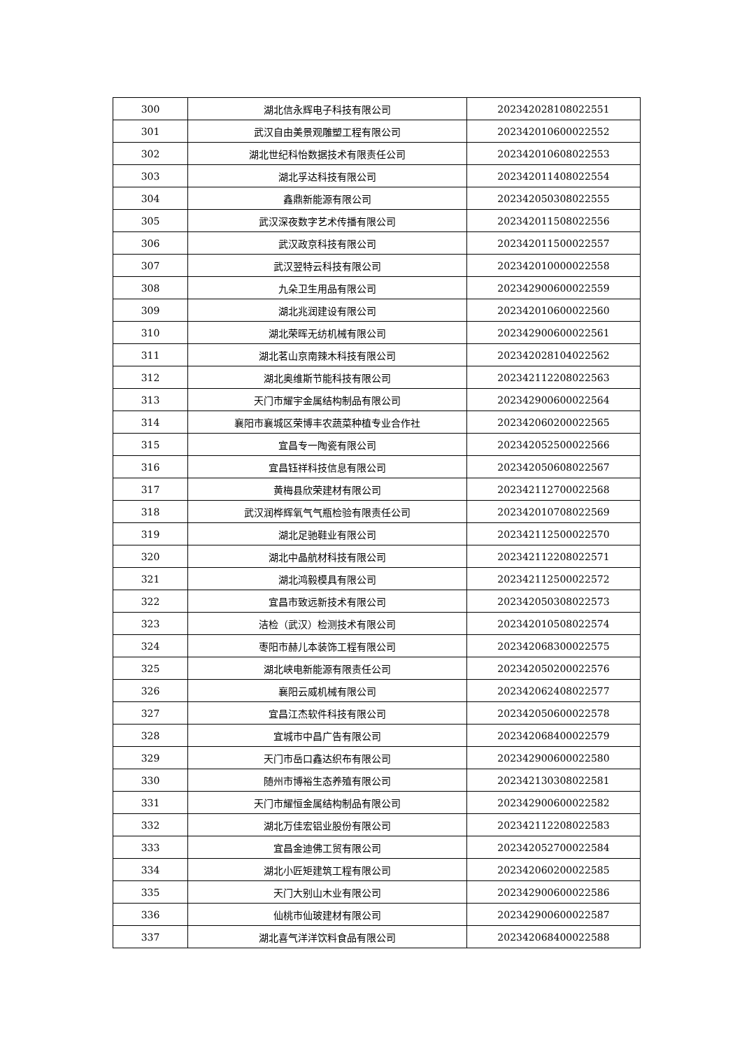| 300 | 湖北信永辉电子科技有限公司 | 202342028108022551 |
| 301 | 武汉自由美景观雕塑工程有限公司 | 202342010600022552 |
| 302 | 湖北世纪科怡数据技术有限责任公司 | 202342010608022553 |
| 303 | 湖北孚达科技有限公司 | 202342011408022554 |
| 304 | 鑫鼎新能源有限公司 | 202342050308022555 |
| 305 | 武汉深夜数字艺术传播有限公司 | 202342011508022556 |
| 306 | 武汉政京科技有限公司 | 202342011500022557 |
| 307 | 武汉翌特云科技有限公司 | 202342010000022558 |
| 308 | 九朵卫生用品有限公司 | 202342900600022559 |
| 309 | 湖北兆润建设有限公司 | 202342010600022560 |
| 310 | 湖北荣晖无纺机械有限公司 | 202342900600022561 |
| 311 | 湖北茗山京南辣木科技有限公司 | 202342028104022562 |
| 312 | 湖北奥维斯节能科技有限公司 | 202342112208022563 |
| 313 | 天门市耀宇金属结构制品有限公司 | 202342900600022564 |
| 314 | 襄阳市襄城区荣博丰农蔬菜种植专业合作社 | 202342060200022565 |
| 315 | 宜昌专一陶瓷有限公司 | 202342052500022566 |
| 316 | 宜昌钰祥科技信息有限公司 | 202342050608022567 |
| 317 | 黄梅县欣荣建材有限公司 | 202342112700022568 |
| 318 | 武汉润桦辉氧气气瓶检验有限责任公司 | 202342010708022569 |
| 319 | 湖北足驰鞋业有限公司 | 202342112500022570 |
| 320 | 湖北中晶航材科技有限公司 | 202342112208022571 |
| 321 | 湖北鸿毅模具有限公司 | 202342112500022572 |
| 322 | 宜昌市致远新技术有限公司 | 202342050308022573 |
| 323 | 洁检（武汉）检测技术有限公司 | 202342010508022574 |
| 324 | 枣阳市赫儿本装饰工程有限公司 | 202342068300022575 |
| 325 | 湖北峡电新能源有限责任公司 | 202342050200022576 |
| 326 | 襄阳云威机械有限公司 | 202342062408022577 |
| 327 | 宜昌江杰软件科技有限公司 | 202342050600022578 |
| 328 | 宜城市中昌广告有限公司 | 202342068400022579 |
| 329 | 天门市岳口鑫达织布有限公司 | 202342900600022580 |
| 330 | 随州市博裕生态养殖有限公司 | 202342130308022581 |
| 331 | 天门市耀恒金属结构制品有限公司 | 202342900600022582 |
| 332 | 湖北万佳宏铝业股份有限公司 | 202342112208022583 |
| 333 | 宜昌金迪佛工贸有限公司 | 202342052700022584 |
| 334 | 湖北小匠矩建筑工程有限公司 | 202342060200022585 |
| 335 | 天门大别山木业有限公司 | 202342900600022586 |
| 336 | 仙桃市仙玻建材有限公司 | 202342900600022587 |
| 337 | 湖北喜气洋洋饮料食品有限公司 | 202342068400022588 |